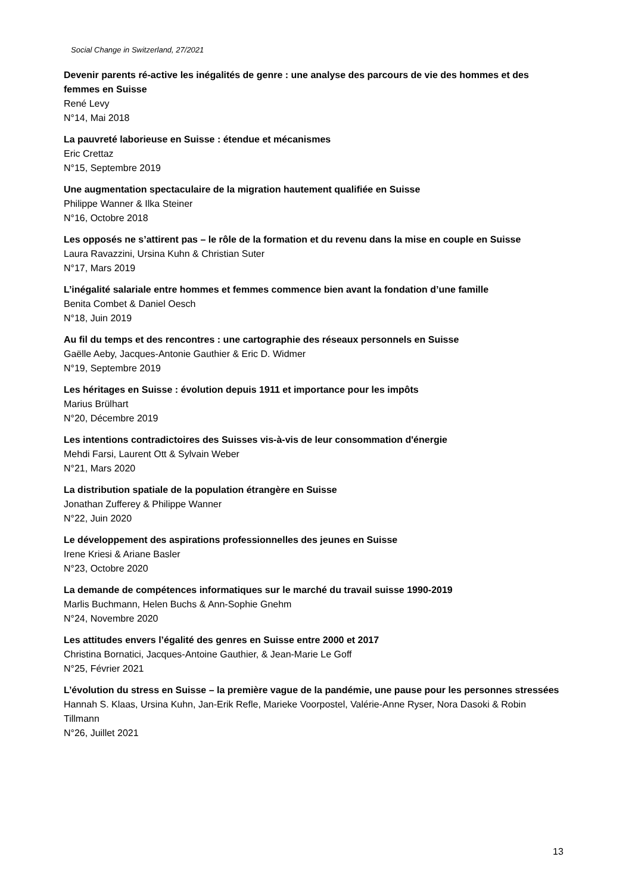Social Change in Switzerland, 27/2021
Devenir parents ré-active les inégalités de genre : une analyse des parcours de vie des hommes et des femmes en Suisse
René Levy
N°14, Mai 2018
La pauvreté laborieuse en Suisse : étendue et mécanismes
Eric Crettaz
N°15, Septembre 2019
Une augmentation spectaculaire de la migration hautement qualifiée en Suisse
Philippe Wanner & Ilka Steiner
N°16, Octobre 2018
Les opposés ne s’attirent pas – le rôle de la formation et du revenu dans la mise en couple en Suisse
Laura Ravazzini, Ursina Kuhn & Christian Suter
N°17, Mars 2019
L’inégalité salariale entre hommes et femmes commence bien avant la fondation d’une famille
Benita Combet & Daniel Oesch
N°18, Juin 2019
Au fil du temps et des rencontres : une cartographie des réseaux personnels en Suisse
Gaëlle Aeby, Jacques-Antonie Gauthier & Eric D. Widmer
N°19, Septembre 2019
Les héritages en Suisse : évolution depuis 1911 et importance pour les impôts
Marius Brülhart
N°20, Décembre 2019
Les intentions contradictoires des Suisses vis-à-vis de leur consommation d'énergie
Mehdi Farsi, Laurent Ott & Sylvain Weber
N°21, Mars 2020
La distribution spatiale de la population étrangère en Suisse
Jonathan Zufferey & Philippe Wanner
N°22, Juin 2020
Le développement des aspirations professionnelles des jeunes en Suisse
Irene Kriesi & Ariane Basler
N°23, Octobre 2020
La demande de compétences informatiques sur le marché du travail suisse 1990-2019
Marlis Buchmann, Helen Buchs & Ann-Sophie Gnehm
N°24, Novembre 2020
Les attitudes envers l’égalité des genres en Suisse entre 2000 et 2017
Christina Bornatici, Jacques-Antoine Gauthier, & Jean-Marie Le Goff
N°25, Février 2021
L’évolution du stress en Suisse – la première vague de la pandémie, une pause pour les personnes stressées
Hannah S. Klaas, Ursina Kuhn, Jan-Erik Refle, Marieke Voorpostel, Valérie-Anne Ryser, Nora Dasoki & Robin Tillmann
N°26, Juillet 2021
13